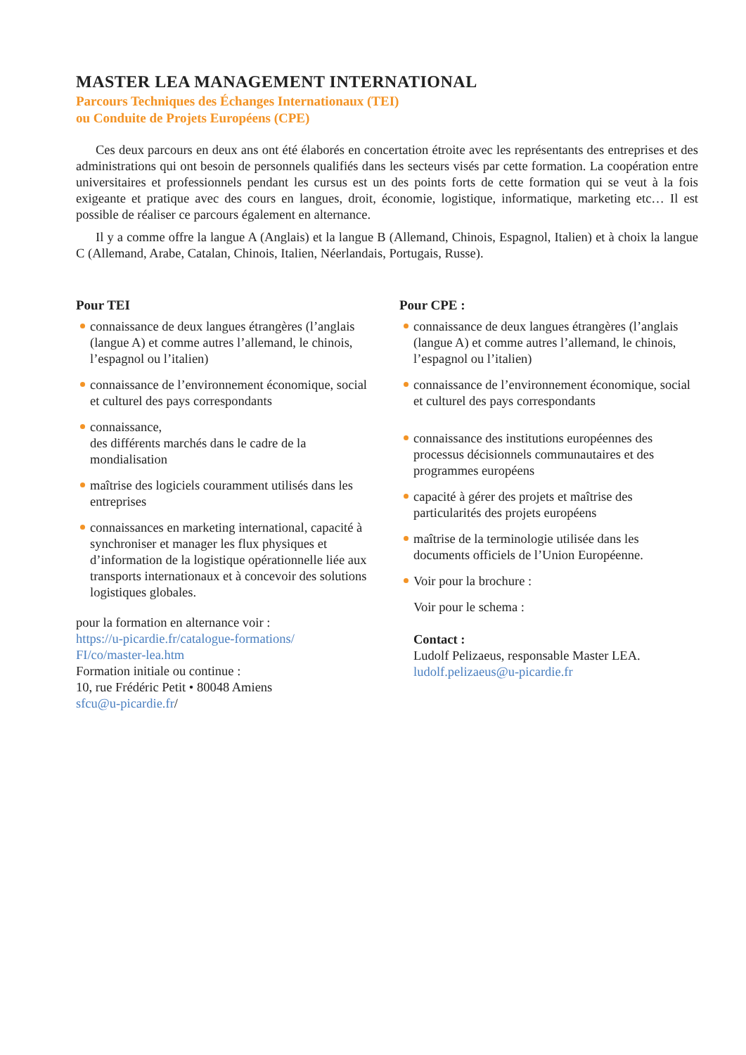MASTER LEA MANAGEMENT INTERNATIONAL
Parcours Techniques des Échanges Internationaux (TEI)
ou Conduite de Projets Européens (CPE)
Ces deux parcours en deux ans ont été élaborés en concertation étroite avec les représentants des entreprises et des administrations qui ont besoin de personnels qualifiés dans les secteurs visés par cette formation. La coopération entre universitaires et professionnels pendant les cursus est un des points forts de cette formation qui se veut à la fois exigeante et pratique avec des cours en langues, droit, économie, logistique, informatique, marketing etc… Il est possible de réaliser ce parcours également en alternance.
Il y a comme offre la langue A (Anglais) et la langue B (Allemand, Chinois, Espagnol, Italien) et à choix la langue C (Allemand, Arabe, Catalan, Chinois, Italien, Néerlandais, Portugais, Russe).
Pour TEI
connaissance de deux langues étrangères (l’anglais (langue A) et comme autres l’allemand, le chinois, l’espagnol ou l’italien)
connaissance de l’environnement économique, social et culturel des pays correspondants
connaissance,
des différents marchés dans le cadre de la mondialisation
maîtrise des logiciels couramment utilisés dans les entreprises
connaissances en marketing international, capacité à synchroniser et manager les flux physiques et d’information de la logistique opérationnelle liée aux transports internationaux et à concevoir des solutions logistiques globales.
pour la formation en alternance voir :
https://u-picardie.fr/catalogue-formations/
FI/co/master-lea.htm
Formation initiale ou continue :
10, rue Frédéric Petit • 80048 Amiens
sfcu@u-picardie.fr/
Pour CPE :
connaissance de deux langues étrangères (l’anglais (langue A) et comme autres l’allemand, le chinois, l’espagnol ou l’italien)
connaissance de l’environnement économique, social et culturel des pays correspondants
connaissance des institutions européennes des processus décisionnels communautaires et des programmes européens
capacité à gérer des projets et maîtrise des particularités des projets européens
maîtrise de la terminologie utilisée dans les documents officiels de l’Union Européenne.
Voir pour la brochure :
Voir pour le schema :
Contact :
Ludolf Pelizaeus, responsable Master LEA.
ludolf.pelizaeus@u-picardie.fr